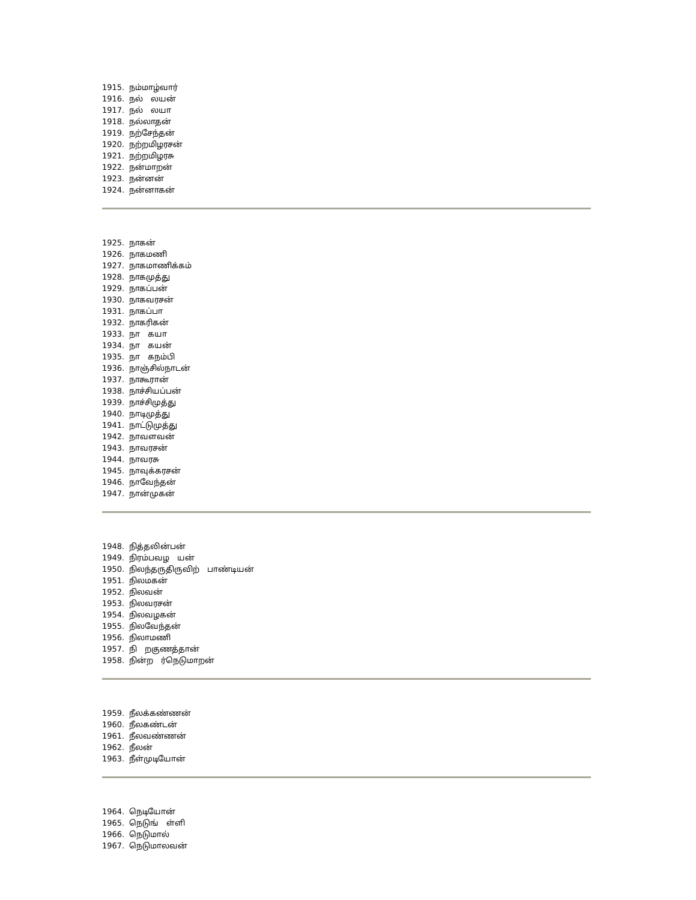1915. நம்மாழ்வார்
1916. நல் லயன்
1917. நல் லயா
1918. நல்லாதன்
1919. நற்சேந்தன்
1920. நற்றமிழரசன்
1921. நற்றமிழரசு
1922. நன்மாறன்
1923. நன்னன்
1924. நன்னாகன்
1925. நாகன்
1926. நாகமணி
1927. நாகமாணிக்கம்
1928. நாகமுத்து
1929. நாகப்பன்
1930. நாகவரசன்
1931. நாகப்பா
1932. நாகரிகன்
1933. நா கயா
1934. நா கயன்
1935. நா கநம்பி
1936. நாஞ்சில்நாடன்
1937. நாகூரான்
1938. நாச்சியப்பன்
1939. நாச்சிமுத்து
1940. நாடிமுத்து
1941. நாட்டுமுத்து
1942. நாவளவன்
1943. நாவரசன்
1944. நாவரசு
1945. நாவுக்கரசன்
1946. நாவேந்தன்
1947. நான்முகன்
1948. நித்தலின்பன்
1949. நிரம்பவழ யன்
1950. நிலந்தருதிருவிற் பாண்டியன்
1951. நிலமகன்
1952. நிலவன்
1953. நிலவரசன்
1954. நிலவழகன்
1955. நிலவேந்தன்
1956. நிலாமணி
1957. நி றகுணத்தான்
1958. நின்ற ர்நெடுமாறன்
1959. நீலக்கண்ணன்
1960. நீலகண்டன்
1961. நீலவண்ணன்
1962. நீலன்
1963. நீள்முடியோன்
1964. நெடியோன்
1965. நெடுங் ள்ளி
1966. நெடுமால்
1967. நெடுமாலவன்